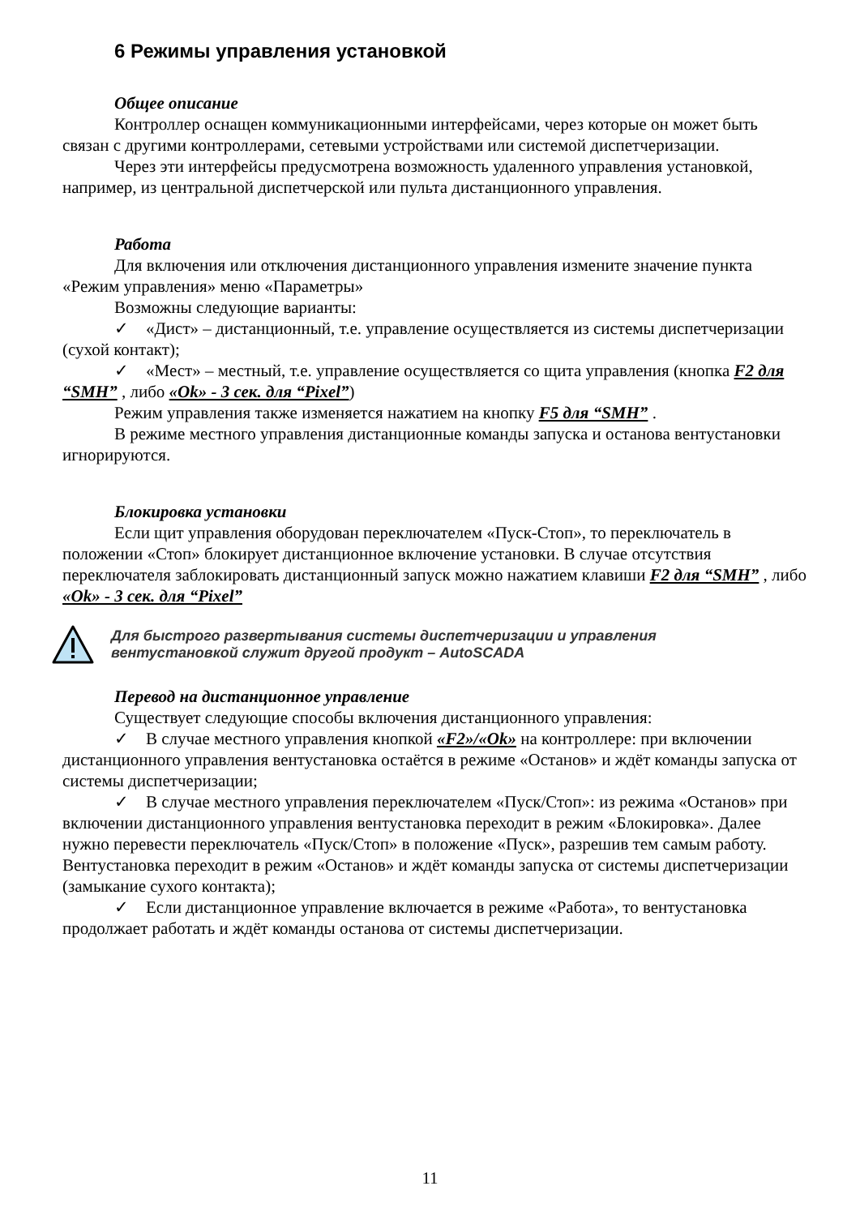6 Режимы управления установкой
Общее описание
Контроллер оснащен коммуникационными интерфейсами, через которые он может быть связан с другими контроллерами, сетевыми устройствами или системой диспетчеризации.
Через эти интерфейсы предусмотрена возможность удаленного управления установкой, например, из центральной диспетчерской или пульта дистанционного управления.
Работа
Для включения или отключения дистанционного управления измените значение пункта «Режим управления» меню «Параметры»
Возможны следующие варианты:
✓ «Дист» – дистанционный, т.е. управление осуществляется из системы диспетчеризации (сухой контакт);
✓ «Мест» – местный, т.е. управление осуществляется со щита управления (кнопка F2 для “SMH” , либо «Ok» - 3 сек. для “Pixel”)
Режим управления также изменяется нажатием на кнопку F5 для “SMH” .
В режиме местного управления дистанционные команды запуска и останова вентустановки игнорируются.
Блокировка установки
Если щит управления оборудован переключателем «Пуск-Стоп», то переключатель в положении «Стоп» блокирует дистанционное включение установки. В случае отсутствия переключателя заблокировать дистанционный запуск можно нажатием клавиши F2 для “SMH” , либо «Ok» - 3 сек. для “Pixel”
Для быстрого развертывания системы диспетчеризации и управления
вентустановкой служит другой продукт – AutoSCADA
Перевод на дистанционное управление
Существует следующие способы включения дистанционного управления:
✓ В случае местного управления кнопкой «F2»/«Ok» на контроллере: при включении дистанционного управления вентустановка остаётся в режиме «Останов» и ждёт команды запуска от системы диспетчеризации;
✓ В случае местного управления переключателем «Пуск/Стоп»: из режима «Останов» при включении дистанционного управления вентустановка переходит в режим «Блокировка». Далее нужно перевести переключатель «Пуск/Стоп» в положение «Пуск», разрешив тем самым работу. Вентустановка переходит в режим «Останов» и ждёт команды запуска от системы диспетчеризации (замыкание сухого контакта);
✓ Если дистанционное управление включается в режиме «Работа», то вентустановка продолжает работать и ждёт команды останова от системы диспетчеризации.
11